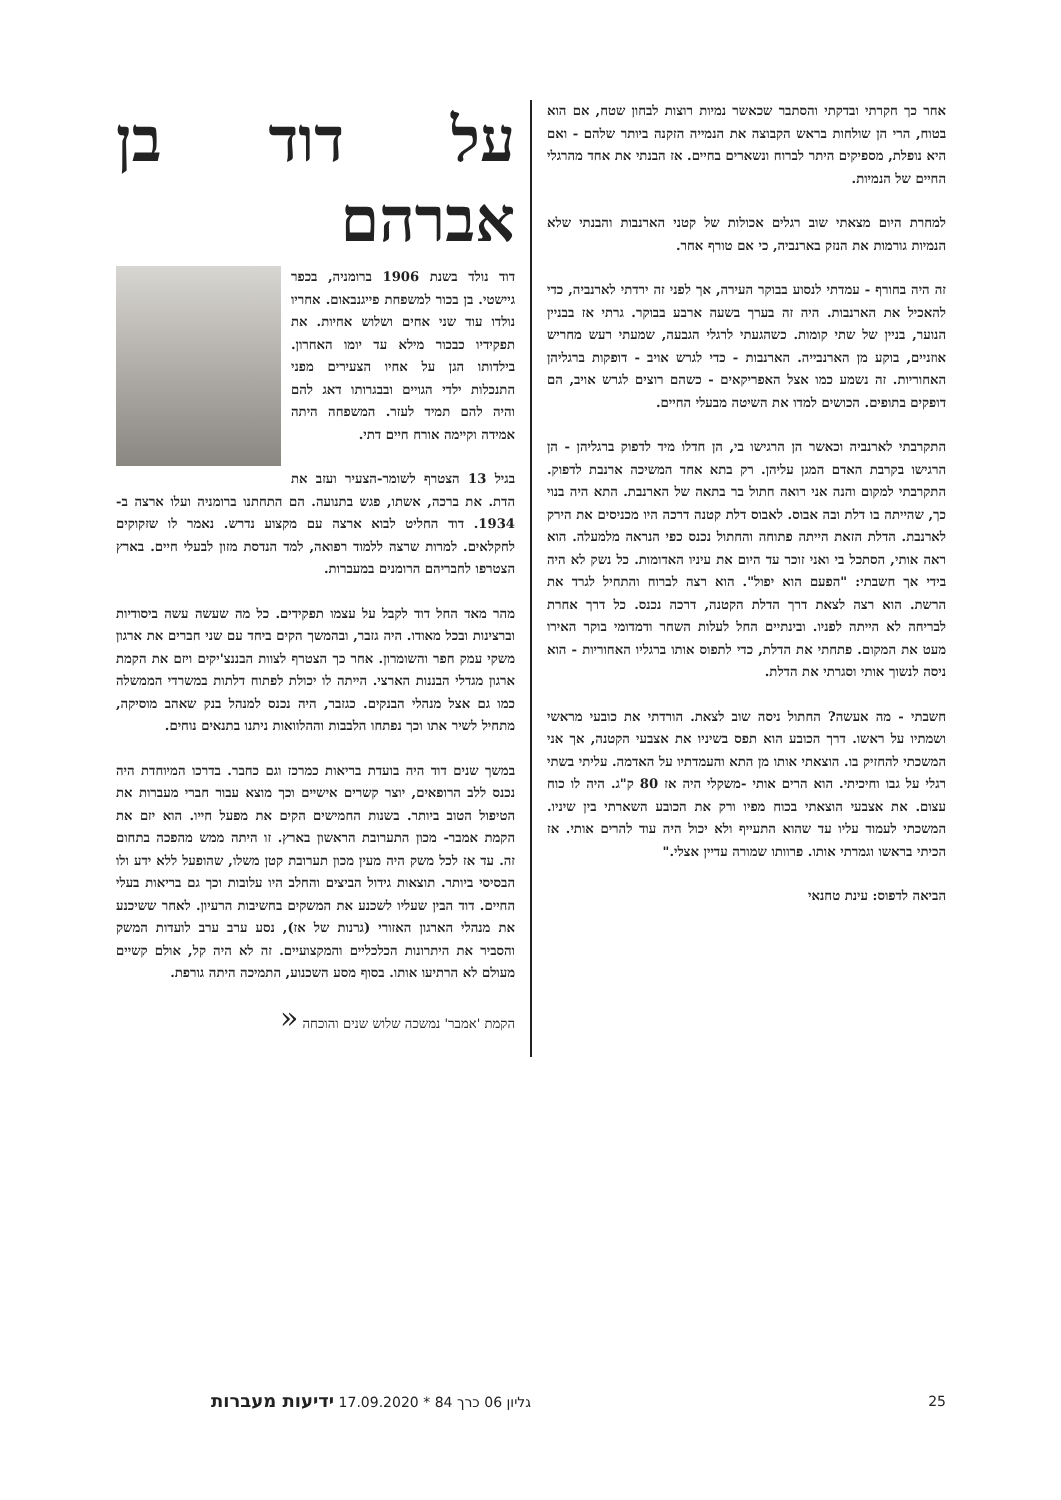אחר כך חקרתי ובדקתי והסתבר שכאשר נמיות רוצות לבחון שטח, אם הוא בטוח, הרי הן שולחות בראש הקבוצה את הנמייה הזקנה ביותר שלהם - ואם היא נופלת, מספיקים היתר לברוח ונשארים בחיים. אז הבנתי את אחד מהרגלי החיים של הנמיות.
למחרת היום מצאתי שוב רגלים אכולות של קטני הארנבות והבנתי שלא הנמיות גורמות את הנזק בארנביה, כי אם טורף אחר.
זה היה בחורף - עמדתי לנסוע בבוקר העירה, אך לפני זה ירדתי לארנביה, כדי להאכיל את הארנבות. היה זה בערך בשעה ארבע בבוקר. גרתי אז בבניין הנוער, בניין של שתי קומות. כשהגעתי לרגלי הגבעה, שמעתי רעש מחריש אוזניים, בוקע מן הארנבייה. הארנבות - כדי לגרש אויב - דופקות ברגליהן האחוריות. זה נשמע כמו אצל האפריקאים - כשהם רוצים לגרש אויב, הם דופקים בתופים. הכושים למדו את השיטה מבעלי החיים.
התקרבתי לארנביה וכאשר הן הרגישו בי, הן חדלו מיד לדפוק ברגליהן - הן הרגישו בקרבת האדם המגן עליהן. רק בתא אחד המשיכה ארנבת לדפוק. התקרבתי למקום והנה אני רואה חתול בר בתאה של הארנבת. התא היה בנוי כך, שהייתה בו דלת ובה אבוס. לאבוס דלת קטנה דרכה היו מכניסים את הירק לארנבת. הדלת הזאת הייתה פתוחה והחתול נכנס כפי הנראה מלמעלה. הוא ראה אותי, הסתכל בי ואני זוכר עד היום את עיניו האדומות. כל נשק לא היה בידי אך חשבתי: "הפעם הוא יפול". הוא רצה לברוח והתחיל לגרד את הרשת. הוא רצה לצאת דרך הדלת הקטנה, דרכה נכנס. כל דרך אחרת לבריחה לא הייתה לפניו. ובינתיים החל לעלות השחר ודמדומי בוקר האירו מעט את המקום. פתחתי את הדלת, כדי לתפוס אותו ברגליו האחוריות - הוא ניסה לנשוך אותי וסגרתי את הדלת.
חשבתי - מה אעשה? החתול ניסה שוב לצאת. הורדתי את כובעי מראשי ושמתיו על ראשו. דרך הכובע הוא תפס בשיניו את אצבעי הקטנה, אך אני המשכתי להחזיק בו. הוצאתי אותו מן התא והעמדתיו על האדמה. עליתי בשתי רגלי על גבו וחיכיתי. הוא הרים אותי -משקלי היה אז 80 ק"ג. היה לו כוח עצום. את אצבעי הוצאתי בכוח מפיו ורק את הכובע השארתי בין שיניו. המשכתי לעמוד עליו עד שהוא התעייף ולא יכול היה עוד להרים אותי. אז הכיתי בראשו וגמרתי אותו. פרוותו שמורה עדיין אצלי."
הביאה לדפוס: עינת טחנאי
על דוד בן אברהם
דוד נולד בשנת 1906 ברומניה, בכפר גיישטי. בן בכור למשפחת פייגנבאום. אחריו נולדו עוד שני אחים ושלוש אחיות. את תפקידיו כבכור מילא עד יומו האחרון. בילדותו הגן על אחיו הצעירים מפני התנכלות ילדי הגויים ובבגרותו דאג להם והיה להם תמיד לעזר. המשפחה היתה אמידה וקיימה אורח חיים דתי.
בגיל 13 הצטרף לשומר-הצעיר ועזב את הדת. את ברכה, אשתו, פגש בתנועה. הם התחתנו ברומניה ועלו ארצה ב- 1934. דוד החליט לבוא ארצה עם מקצוע נדרש. נאמר לו שזקוקים לחקלאים. למרות שרצה ללמוד רפואה, למד הנדסת מזון לבעלי חיים. בארץ הצטרפו לחבריהם הרומנים במעברות.
מהר מאד החל דוד לקבל על עצמו תפקידים. כל מה שעשה עשה ביסודיות וברצינות ובכל מאודו. היה גזבר, ובהמשך הקים ביחד עם שני חברים את ארגון משקי עמק חפר והשומרון. אחר כך הצטרף לצוות הבננצ'יקים ויזם את הקמת ארגון מגדלי הבננות הארצי. הייתה לו יכולת לפתוח דלתות במשרדי הממשלה כמו גם אצל מנהלי הבנקים. כגזבר, היה נכנס למנהל בנק שאהב מוסיקה, מתחיל לשיר אתו וכך נפתחו הלבבות וההלוואות ניתנו בתנאים נוחים.
במשך שנים דוד היה בועדת בריאות כמרכז וגם כחבר. בדרכו המיוחדת היה נכנס ללב הרופאים, יוצר קשרים אישיים וכך מוצא עבור חברי מעברות את הטיפול הטוב ביותר. בשנות החמישים הקים את מפעל חייו. הוא יזם את הקמת אמבר- מכון התערובת הראשון בארץ. זו היתה ממש מהפכה בתחום זה. עד אז לכל משק היה מעין מכון תערובת קטן משלו, שהופעל ללא ידע ולו הבסיסי ביותר. תוצאות גידול הביצים והחלב היו עלובות וכך גם בריאות בעלי החיים. דוד הבין שעליו לשכנע את המשקים בחשיבות הרעיון. לאחר ששיכנע את מנהלי הארגון האזורי (גרנות של אז), נסע ערב ערב לועדות המשק והסביר את היתרונות הכלכליים והמקצועיים. זה לא היה קל, אולם קשיים מעולם לא הרתיעו אותו. בסוף מסע השכנוע, התמיכה היתה גורפת.
הקמת 'אמבר' נמשכה שלוש שנים והוכחה «
25 גליון 06 כרך 84 * 17.09.2020 ידיעות מעברות